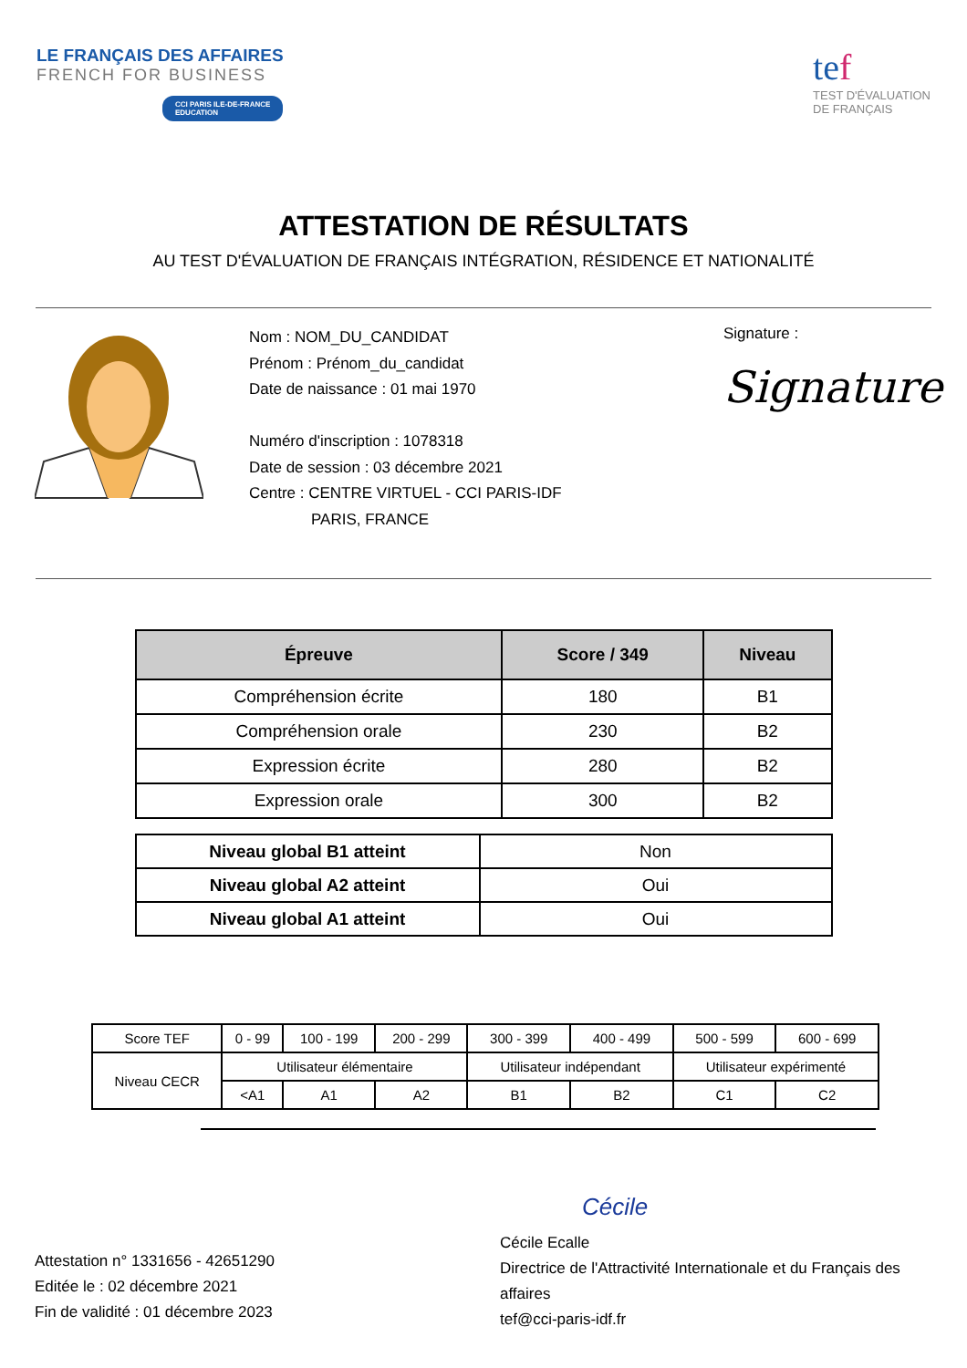LE FRANÇAIS DES AFFAIRES
FRENCH FOR BUSINESS
CCI PARIS ILE-DE-FRANCE
EDUCATION
tef
TEST D'ÉVALUATION
DE FRANÇAIS
ATTESTATION DE RÉSULTATS
AU TEST D'ÉVALUATION DE FRANÇAIS INTÉGRATION, RÉSIDENCE ET NATIONALITÉ
Nom : NOM_DU_CANDIDAT
Prénom : Prénom_du_candidat
Date de naissance : 01 mai 1970
Numéro d'inscription : 1078318
Date de session : 03 décembre 2021
Centre : CENTRE VIRTUEL - CCI PARIS-IDF
PARIS, FRANCE
Signature :
Signature
| Épreuve | Score / 349 | Niveau |
| --- | --- | --- |
| Compréhension écrite | 180 | B1 |
| Compréhension orale | 230 | B2 |
| Expression écrite | 280 | B2 |
| Expression orale | 300 | B2 |
| Niveau global B1 atteint | Non |
| Niveau global A2 atteint | Oui |
| Niveau global A1 atteint | Oui |
| Score TEF | 0 - 99 | 100 - 199 | 200 - 299 | 300 - 399 | 400 - 499 | 500 - 599 | 600 - 699 |
| Niveau CECR | Utilisateur élémentaire | | | Utilisateur indépendant | | Utilisateur expérimenté | |
| | <A1 | A1 | A2 | B1 | B2 | C1 | C2 |
Attestation n° 1331656 - 42651290
Editée le : 02 décembre 2021
Fin de validité : 01 décembre 2023
Cécile
Cécile Ecalle
Directrice de l'Attractivité Internationale et du Français des affaires
tef@cci-paris-idf.fr